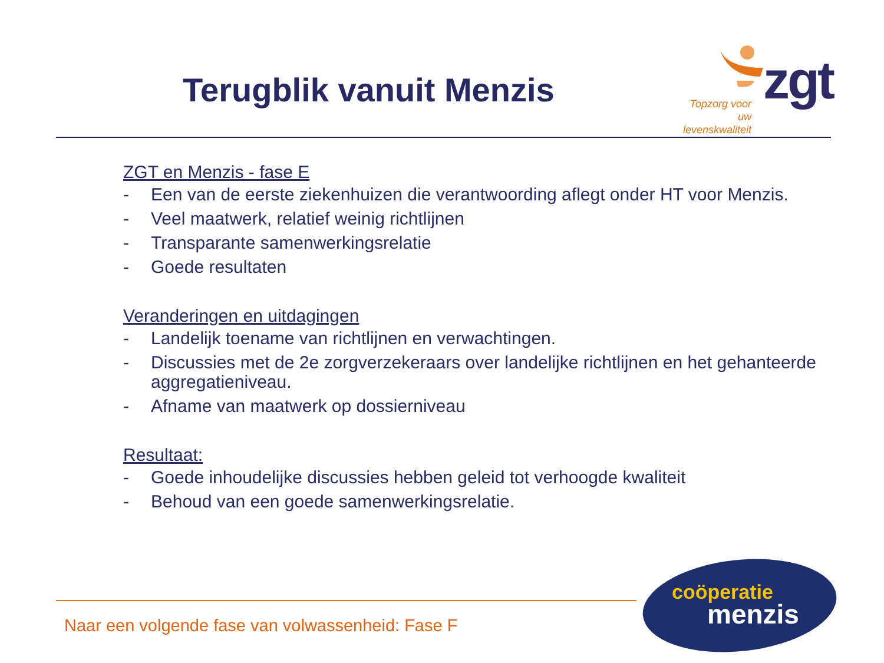Terugblik vanuit Menzis
Topzorg voor uw levenskwaliteit
zgt
ZGT en Menzis - fase E
- Een van de eerste ziekenhuizen die verantwoording aflegt onder HT voor Menzis.
- Veel maatwerk, relatief weinig richtlijnen
- Transparante samenwerkingsrelatie
- Goede resultaten
Veranderingen en uitdagingen
- Landelijk toename van richtlijnen en verwachtingen.
- Discussies met de 2e zorgverzekeraars over landelijke richtlijnen en het gehanteerde aggregatieniveau.
- Afname van maatwerk op dossierniveau
Resultaat:
- Goede inhoudelijke discussies hebben geleid tot verhoogde kwaliteit
- Behoud van een goede samenwerkingsrelatie.
Naar een volgende fase van volwassenheid: Fase F
coöperatie
menzis